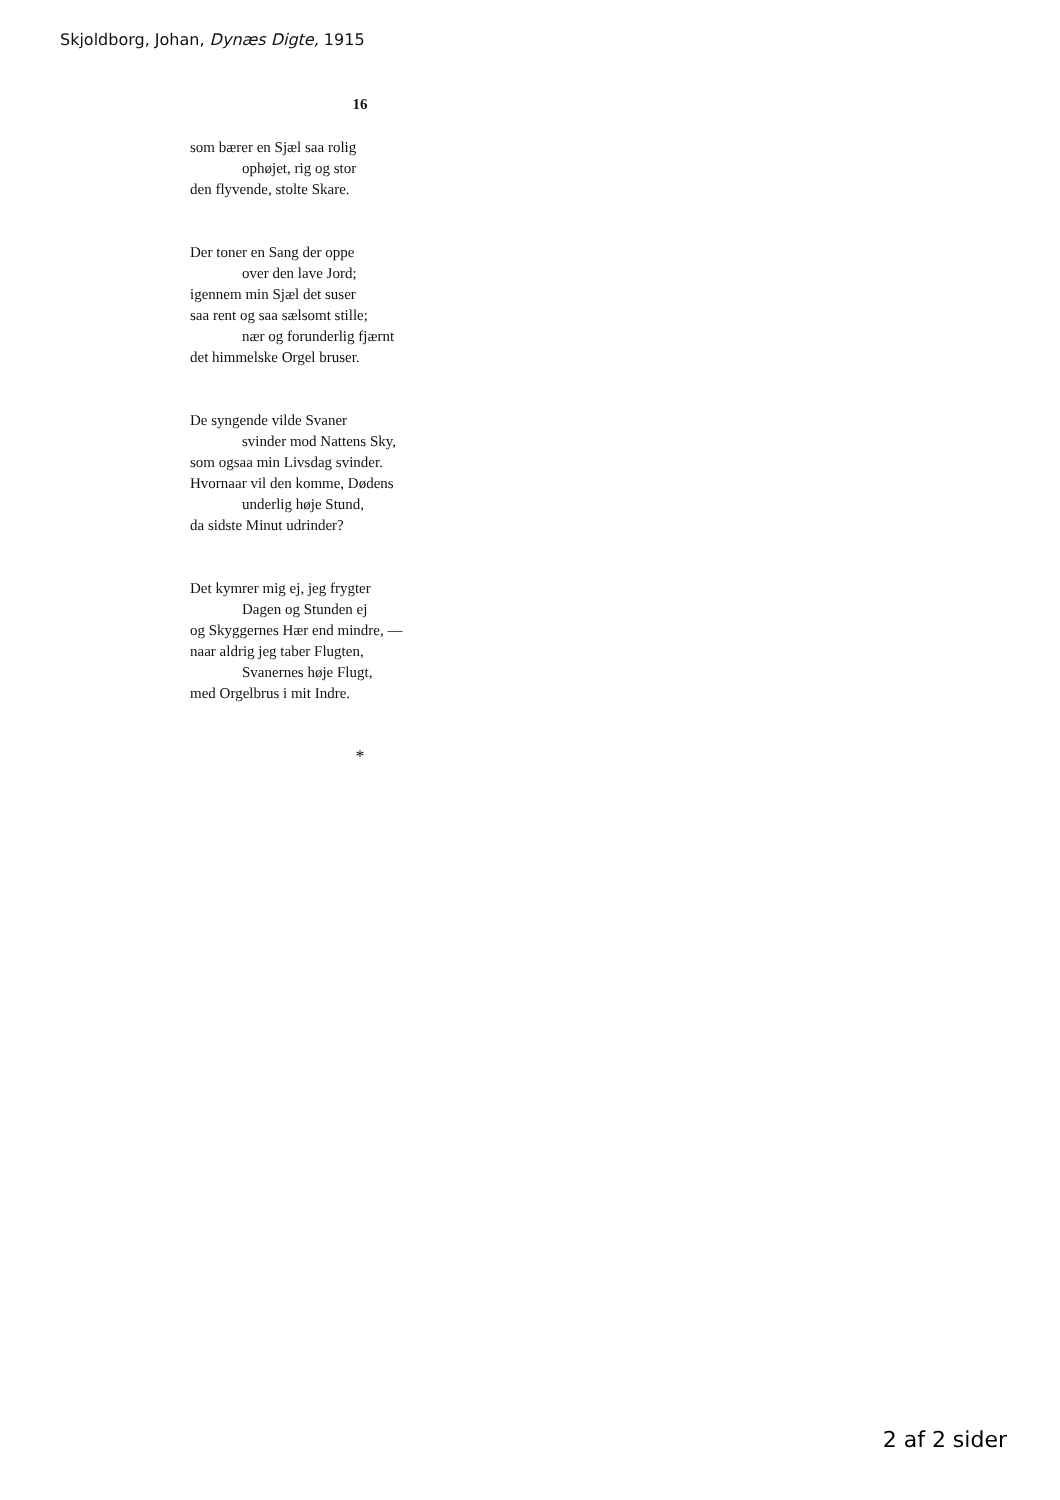Skjoldborg, Johan, Dynæs Digte, 1915
16
som bærer en Sjæl saa rolig
ophøjet, rig og stor
den flyvende, stolte Skare.
Der toner en Sang der oppe
over den lave Jord;
igennem min Sjæl det suser
saa rent og saa sælsomt stille;
nær og forunderlig fjærnt
det himmelske Orgel bruser.
De syngende vilde Svaner
svinder mod Nattens Sky,
som ogsaa min Livsdag svinder.
Hvornaar vil den komme, Dødens
underlig høje Stund,
da sidste Minut udrinder?
Det kymrer mig ej, jeg frygter
Dagen og Stunden ej
og Skyggernes Hær end mindre, —
naar aldrig jeg taber Flugten,
Svanernes høje Flugt,
med Orgelbrus i mit Indre.
*
2 af 2 sider